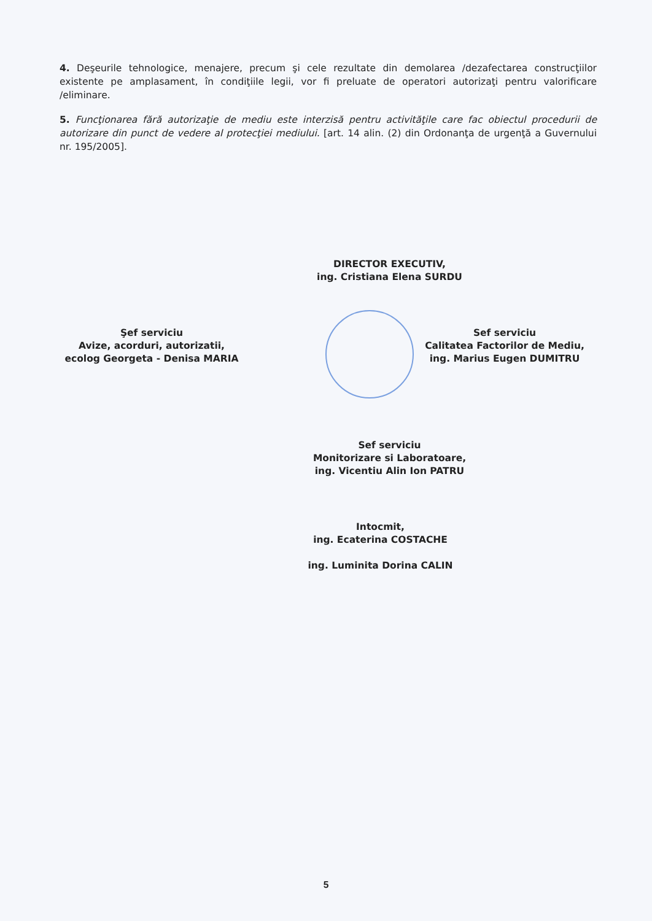4. Deşeurile tehnologice, menajere, precum şi cele rezultate din demolarea /dezafectarea construcţiilor existente pe amplasament, în condiţiile legii, vor fi preluate de operatori autorizaţi pentru valorificare /eliminare.
5. Funcţionarea fără autorizaţie de mediu este interzisă pentru activităţile care fac obiectul procedurii de autorizare din punct de vedere al protecţiei mediului. [art. 14 alin. (2) din Ordonanţa de urgenţă a Guvernului nr. 195/2005].
DIRECTOR EXECUTIV,
ing. Cristiana Elena SURDU
Şef serviciu
Avize, acorduri, autorizatii,
ecolog Georgeta - Denisa MARIA
Sef serviciu
Calitatea Factorilor de Mediu,
ing. Marius Eugen DUMITRU
Sef serviciu
Monitorizare si Laboratoare,
ing. Vicentiu Alin Ion PATRU
Intocmit,
ing. Ecaterina COSTACHE
ing. Luminita Dorina CALIN
5